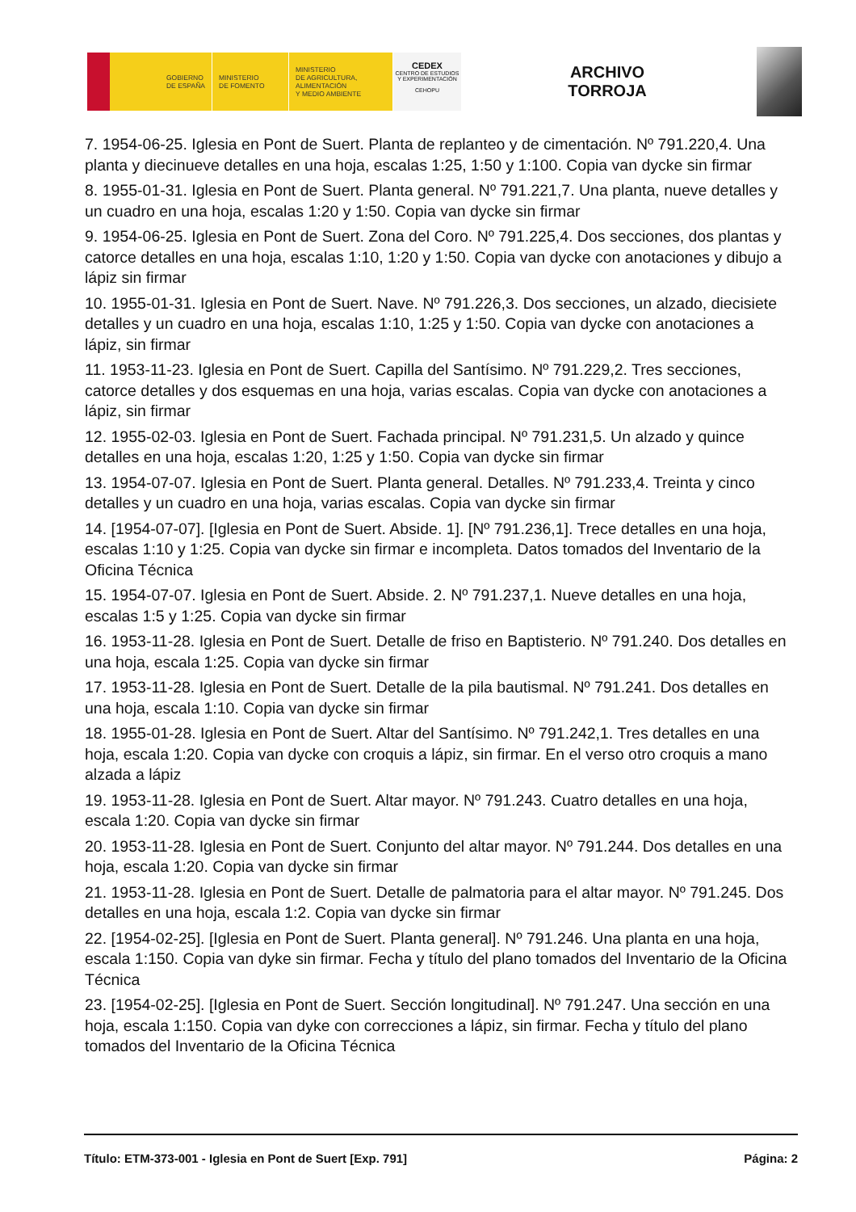GOBIERNO
DE ESPAÑA
MINISTERIO
DE FOMENTO
MINISTERIO
DE AGRICULTURA, ALIMENTACIÓN
Y MEDIO AMBIENTE
CEDEX
CENTRO DE ESTUDIOS Y EXPERIMENTACIÓN
CEHOPU
ARCHIVO
TORROJA
7. 1954-06-25. Iglesia en Pont de Suert. Planta de replanteo y de cimentación. Nº 791.220,4. Una planta y diecinueve detalles en una hoja, escalas 1:25, 1:50 y 1:100. Copia van dycke sin firmar
8. 1955-01-31. Iglesia en Pont de Suert. Planta general. Nº 791.221,7. Una planta, nueve detalles y un cuadro en una hoja, escalas 1:20 y 1:50. Copia van dycke sin firmar
9. 1954-06-25. Iglesia en Pont de Suert. Zona del Coro. Nº 791.225,4. Dos secciones, dos plantas y catorce detalles en una hoja, escalas 1:10, 1:20 y 1:50. Copia van dycke con anotaciones y dibujo a lápiz sin firmar
10. 1955-01-31. Iglesia en Pont de Suert. Nave. Nº 791.226,3. Dos secciones, un alzado, diecisiete detalles y un cuadro en una hoja, escalas 1:10, 1:25 y 1:50. Copia van dycke con anotaciones a lápiz, sin firmar
11. 1953-11-23. Iglesia en Pont de Suert. Capilla del Santísimo. Nº 791.229,2. Tres secciones, catorce detalles y dos esquemas en una hoja, varias escalas. Copia van dycke con anotaciones a lápiz, sin firmar
12. 1955-02-03. Iglesia en Pont de Suert. Fachada principal. Nº 791.231,5. Un alzado y quince detalles en una hoja, escalas 1:20, 1:25 y 1:50. Copia van dycke sin firmar
13. 1954-07-07. Iglesia en Pont de Suert. Planta general. Detalles. Nº 791.233,4. Treinta y cinco detalles y un cuadro en una hoja, varias escalas. Copia van dycke sin firmar
14. [1954-07-07]. [Iglesia en Pont de Suert. Abside. 1]. [Nº 791.236,1]. Trece detalles en una hoja, escalas 1:10 y 1:25. Copia van dycke sin firmar e incompleta. Datos tomados del Inventario de la Oficina Técnica
15. 1954-07-07. Iglesia en Pont de Suert. Abside. 2. Nº 791.237,1. Nueve detalles en una hoja, escalas 1:5 y 1:25. Copia van dycke sin firmar
16. 1953-11-28. Iglesia en Pont de Suert. Detalle de friso en Baptisterio. Nº 791.240. Dos detalles en una hoja, escala 1:25. Copia van dycke sin firmar
17. 1953-11-28. Iglesia en Pont de Suert. Detalle de la pila bautismal. Nº 791.241. Dos detalles en una hoja, escala 1:10. Copia van dycke sin firmar
18. 1955-01-28. Iglesia en Pont de Suert. Altar del Santísimo. Nº 791.242,1. Tres detalles en una hoja, escala 1:20. Copia van dycke con croquis a lápiz, sin firmar. En el verso otro croquis a mano alzada a lápiz
19. 1953-11-28. Iglesia en Pont de Suert. Altar mayor. Nº 791.243. Cuatro detalles en una hoja, escala 1:20. Copia van dycke sin firmar
20. 1953-11-28. Iglesia en Pont de Suert. Conjunto del altar mayor. Nº 791.244. Dos detalles en una hoja, escala 1:20. Copia van dycke sin firmar
21. 1953-11-28. Iglesia en Pont de Suert. Detalle de palmatoria para el altar mayor. Nº 791.245. Dos detalles en una hoja, escala 1:2. Copia van dycke sin firmar
22. [1954-02-25]. [Iglesia en Pont de Suert. Planta general]. Nº 791.246. Una planta en una hoja, escala 1:150. Copia van dyke sin firmar. Fecha y título del plano tomados del Inventario de la Oficina Técnica
23. [1954-02-25]. [Iglesia en Pont de Suert. Sección longitudinal]. Nº 791.247. Una sección en una hoja, escala 1:150. Copia van dyke con correcciones a lápiz, sin firmar. Fecha y título del plano tomados del Inventario de la Oficina Técnica
Título: ETM-373-001 - Iglesia en Pont de Suert [Exp. 791] Página: 2